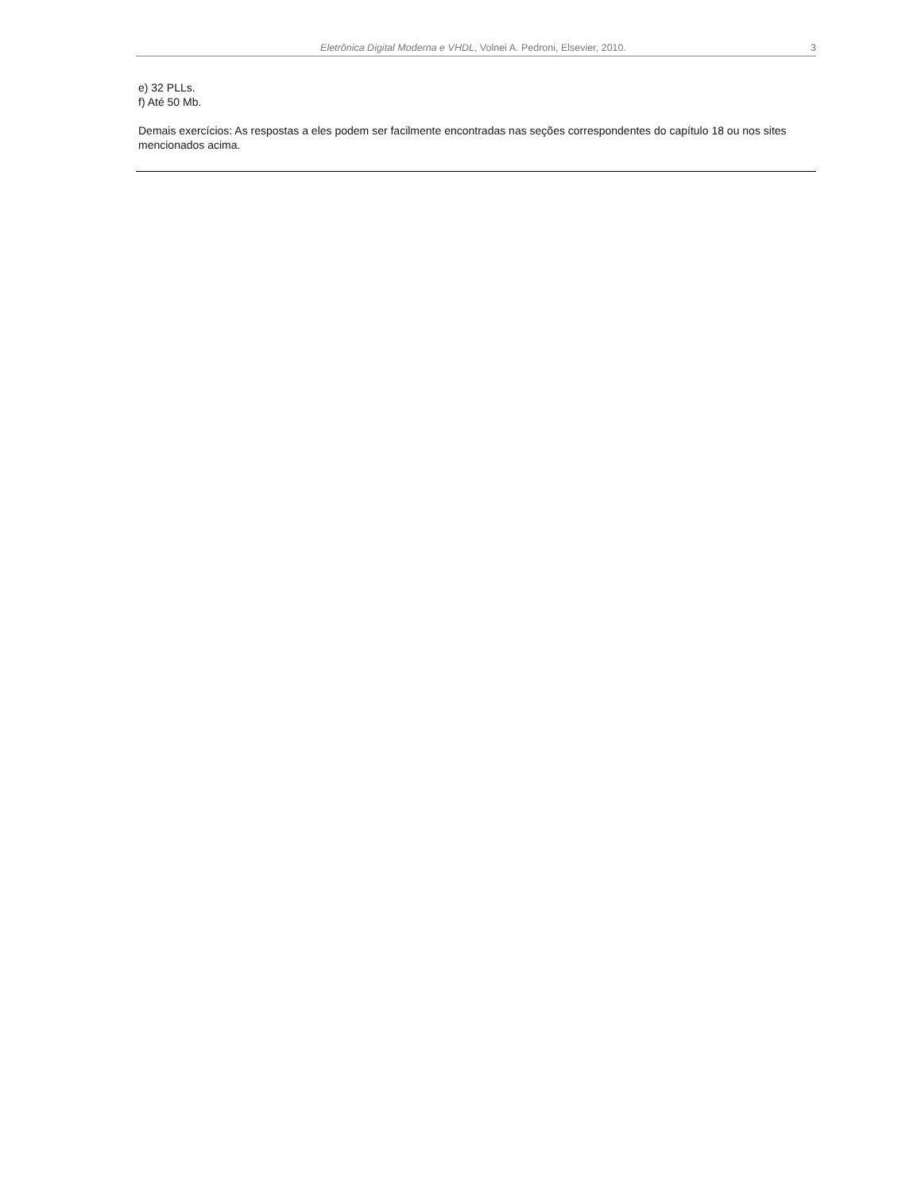Eletrônica Digital Moderna e VHDL, Volnei A. Pedroni, Elsevier, 2010. 3
e) 32 PLLs.
f) Até 50 Mb.
Demais exercícios: As respostas a eles podem ser facilmente encontradas nas seções correspondentes do capítulo 18 ou nos sites mencionados acima.